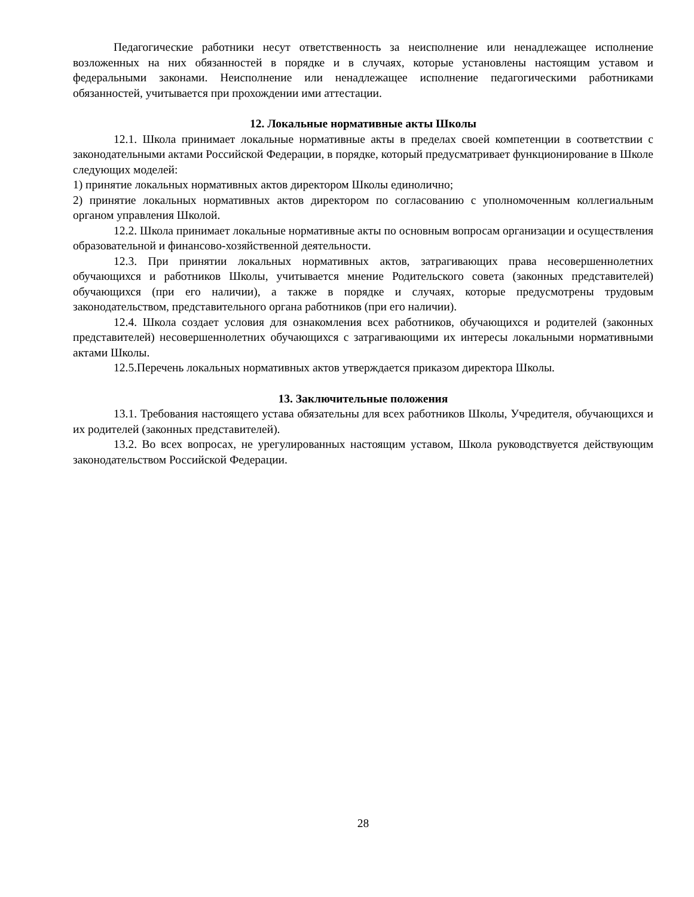Педагогические работники несут ответственность за неисполнение или ненадлежащее исполнение возложенных на них обязанностей в порядке и в случаях, которые установлены настоящим уставом и федеральными законами. Неисполнение или ненадлежащее исполнение педагогическими работниками обязанностей, учитывается при прохождении ими аттестации.
12. Локальные нормативные акты Школы
12.1. Школа принимает локальные нормативные акты в пределах своей компетенции в соответствии с законодательными актами Российской Федерации, в порядке, который предусматривает функционирование в Школе следующих моделей:
1) принятие локальных нормативных актов директором Школы единолично;
2) принятие локальных нормативных актов директором по согласованию с уполномоченным коллегиальным органом управления Школой.
12.2. Школа принимает локальные нормативные акты по основным вопросам организации и осуществления образовательной и финансово-хозяйственной деятельности.
12.3. При принятии локальных нормативных актов, затрагивающих права несовершеннолетних обучающихся и работников Школы, учитывается мнение Родительского совета (законных представителей) обучающихся (при его наличии), а также в порядке и случаях, которые предусмотрены трудовым законодательством, представительного органа работников (при его наличии).
12.4. Школа создает условия для ознакомления всех работников, обучающихся и родителей (законных представителей) несовершеннолетних обучающихся с затрагивающими их интересы локальными нормативными актами Школы.
12.5.Перечень локальных нормативных актов утверждается приказом директора Школы.
13. Заключительные положения
13.1. Требования настоящего устава обязательны для всех работников Школы, Учредителя, обучающихся и их родителей (законных представителей).
13.2. Во всех вопросах, не урегулированных настоящим уставом, Школа руководствуется действующим законодательством Российской Федерации.
28